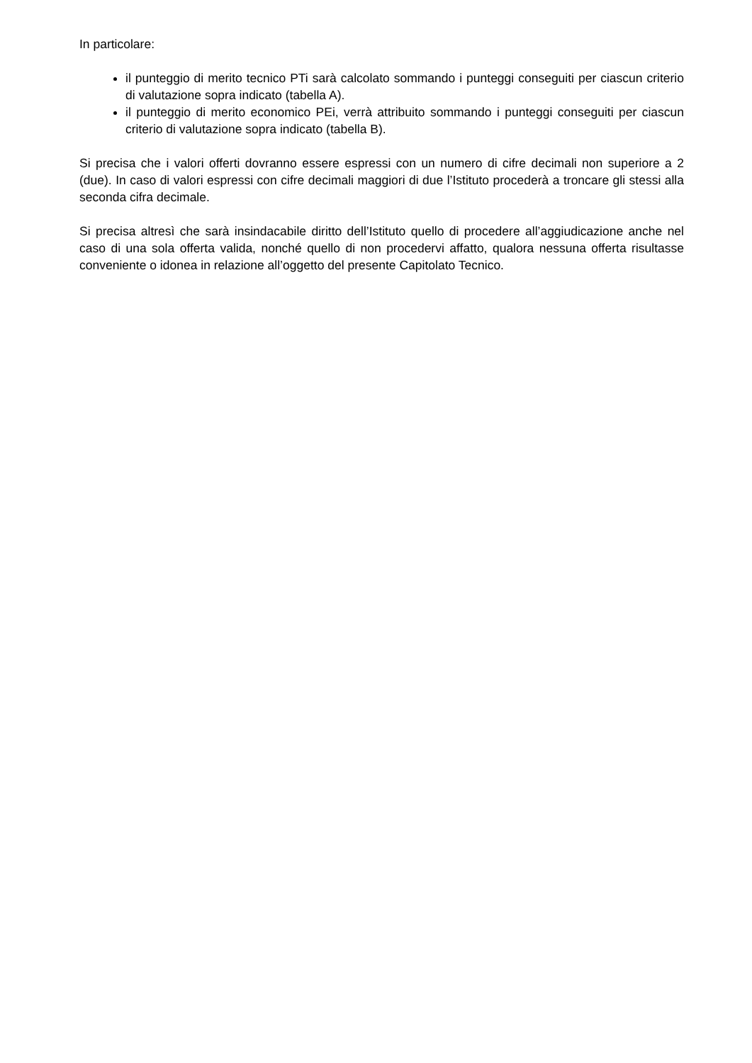In particolare:
il punteggio di merito tecnico PTi sarà calcolato sommando i punteggi conseguiti per ciascun criterio di valutazione sopra indicato (tabella A).
il punteggio di merito economico PEi, verrà attribuito sommando i punteggi conseguiti per ciascun criterio di valutazione sopra indicato (tabella B).
Si precisa che i valori offerti dovranno essere espressi con un numero di cifre decimali non superiore a 2 (due). In caso di valori espressi con cifre decimali maggiori di due l’Istituto procederà a troncare gli stessi alla seconda cifra decimale.
Si precisa altresì che sarà insindacabile diritto dell’Istituto quello di procedere all’aggiudicazione anche nel caso di una sola offerta valida, nonché quello di non procedervi affatto, qualora nessuna offerta risultasse conveniente o idonea in relazione all’oggetto del presente Capitolato Tecnico.